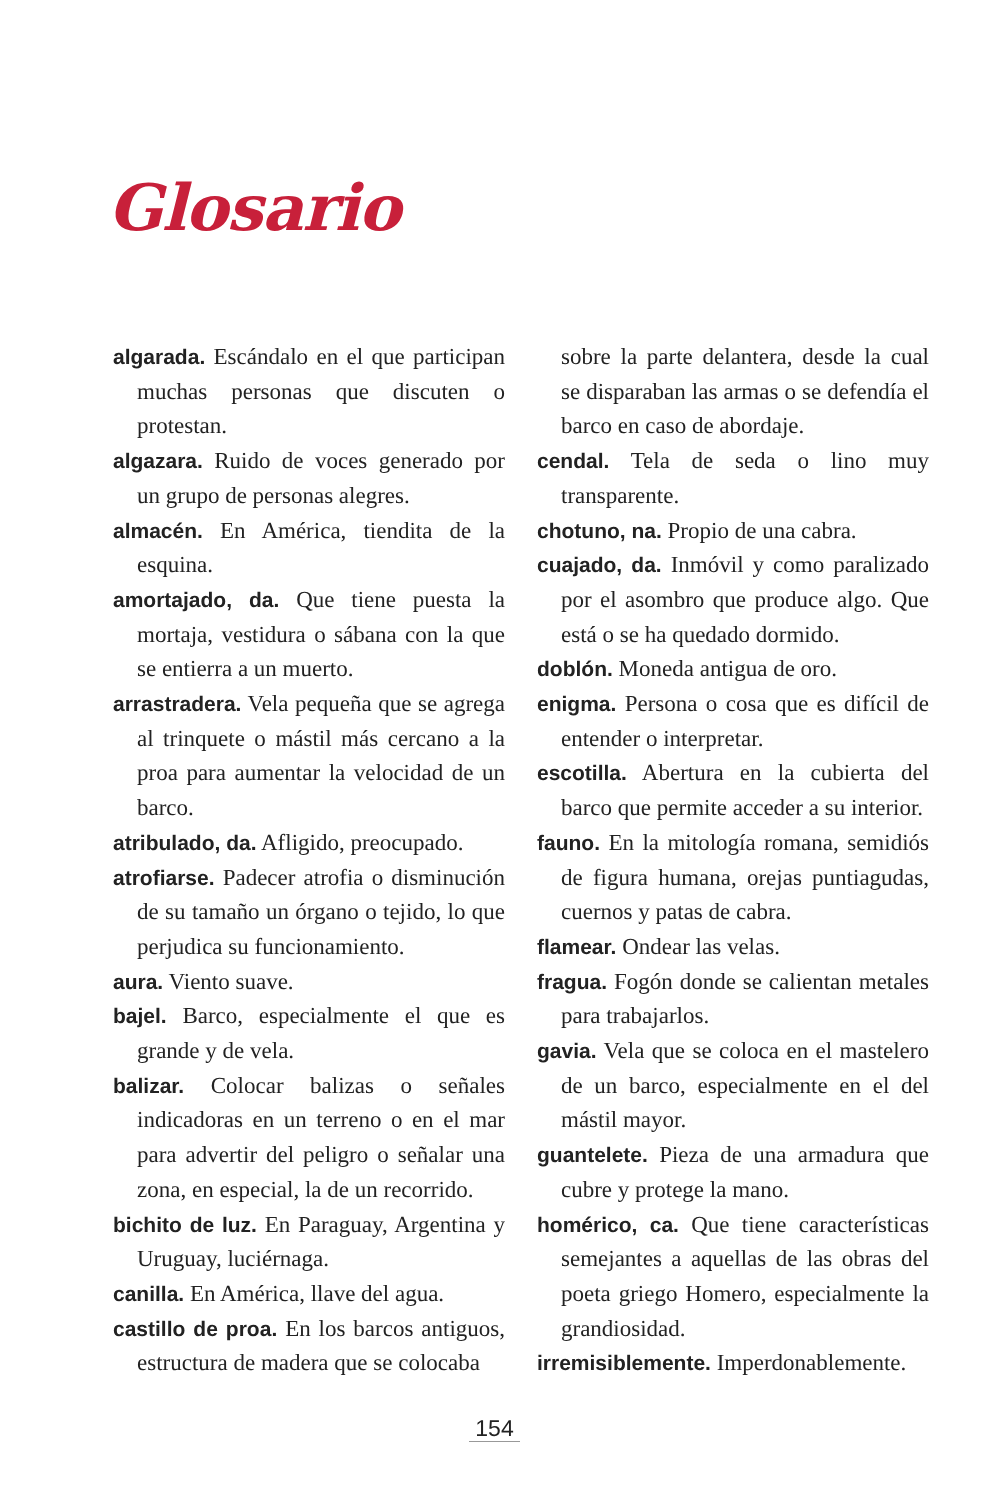Glosario
algarada. Escándalo en el que participan muchas personas que discuten o protestan.
algazara. Ruido de voces generado por un grupo de personas alegres.
almacén. En América, tiendita de la esquina.
amortajado, da. Que tiene puesta la mortaja, vestidura o sábana con la que se entierra a un muerto.
arrastradera. Vela pequeña que se agrega al trinquete o mástil más cercano a la proa para aumentar la velocidad de un barco.
atribulado, da. Afligido, preocupado.
atrofiarse. Padecer atrofia o disminución de su tamaño un órgano o tejido, lo que perjudica su funcionamiento.
aura. Viento suave.
bajel. Barco, especialmente el que es grande y de vela.
balizar. Colocar balizas o señales indicadoras en un terreno o en el mar para advertir del peligro o señalar una zona, en especial, la de un recorrido.
bichito de luz. En Paraguay, Argentina y Uruguay, luciérnaga.
canilla. En América, llave del agua.
castillo de proa. En los barcos antiguos, estructura de madera que se colocaba
sobre la parte delantera, desde la cual se disparaban las armas o se defendía el barco en caso de abordaje.
cendal. Tela de seda o lino muy transparente.
chotuno, na. Propio de una cabra.
cuajado, da. Inmóvil y como paralizado por el asombro que produce algo. Que está o se ha quedado dormido.
doblón. Moneda antigua de oro.
enigma. Persona o cosa que es difícil de entender o interpretar.
escotilla. Abertura en la cubierta del barco que permite acceder a su interior.
fauno. En la mitología romana, semidiós de figura humana, orejas puntiagudas, cuernos y patas de cabra.
flamear. Ondear las velas.
fragua. Fogón donde se calientan metales para trabajarlos.
gavia. Vela que se coloca en el mastelero de un barco, especialmente en el del mástil mayor.
guantelete. Pieza de una armadura que cubre y protege la mano.
homérico, ca. Que tiene características semejantes a aquellas de las obras del poeta griego Homero, especialmente la grandiosidad.
irremisiblemente. Imperdonablemente.
154